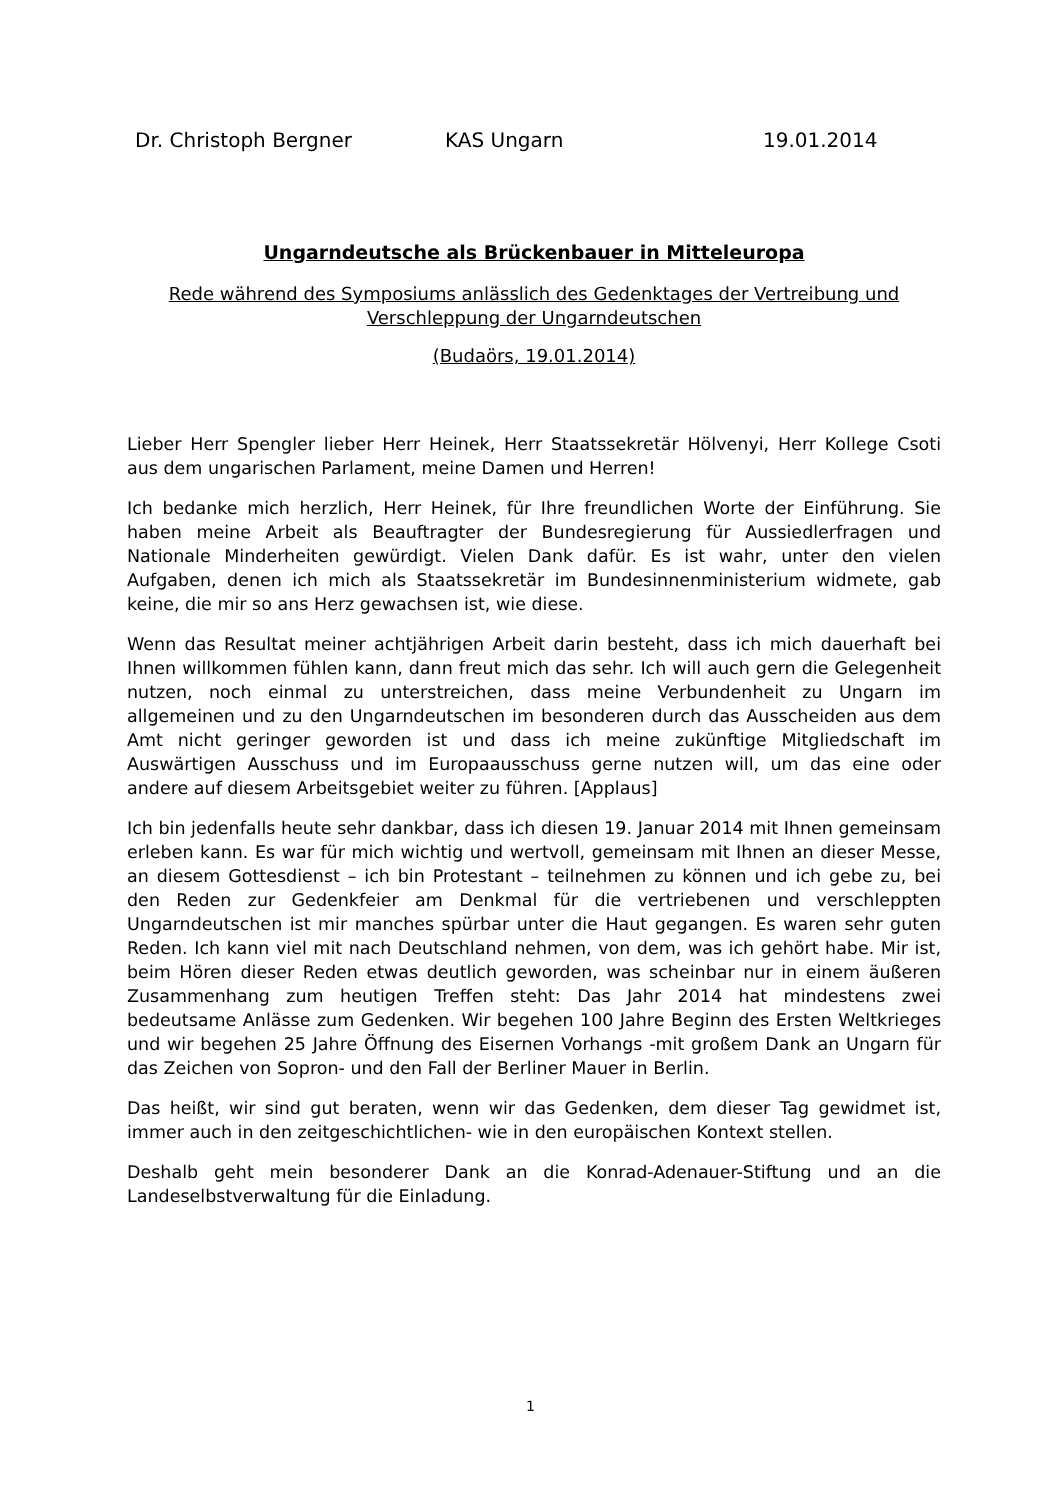Dr. Christoph Bergner KAS Ungarn 19.01.2014
Ungarndeutsche als Brückenbauer in Mitteleuropa
Rede während des Symposiums anlässlich des Gedenktages der Vertreibung und Verschleppung der Ungarndeutschen
(Budaörs, 19.01.2014)
Lieber Herr Spengler lieber Herr Heinek, Herr Staatssekretär Hölvenyi, Herr Kollege Csoti aus dem ungarischen Parlament, meine Damen und Herren!
Ich bedanke mich herzlich, Herr Heinek, für Ihre freundlichen Worte der Einführung. Sie haben meine Arbeit als Beauftragter der Bundesregierung für Aussiedlerfragen und Nationale Minderheiten gewürdigt. Vielen Dank dafür. Es ist wahr, unter den vielen Aufgaben, denen ich mich als Staatssekretär im Bundesinnenministerium widmete, gab keine, die mir so ans Herz gewachsen ist, wie diese.
Wenn das Resultat meiner achtjährigen Arbeit darin besteht, dass ich mich dauerhaft bei Ihnen willkommen fühlen kann, dann freut mich das sehr. Ich will auch gern die Gelegenheit nutzen, noch einmal zu unterstreichen, dass meine Verbundenheit zu Ungarn im allgemeinen und zu den Ungarndeutschen im besonderen durch das Ausscheiden aus dem Amt nicht geringer geworden ist und dass ich meine zukünftige Mitgliedschaft im Auswärtigen Ausschuss und im Europaausschuss gerne nutzen will, um das eine oder andere auf diesem Arbeitsgebiet weiter zu führen. [Applaus]
Ich bin jedenfalls heute sehr dankbar, dass ich diesen 19. Januar 2014 mit Ihnen gemeinsam erleben kann. Es war für mich wichtig und wertvoll, gemeinsam mit Ihnen an dieser Messe, an diesem Gottesdienst – ich bin Protestant – teilnehmen zu können und ich gebe zu, bei den Reden zur Gedenkfeier am Denkmal für die vertriebenen und verschleppten Ungarndeutschen ist mir manches spürbar unter die Haut gegangen. Es waren sehr guten Reden. Ich kann viel mit nach Deutschland nehmen, von dem, was ich gehört habe. Mir ist, beim Hören dieser Reden etwas deutlich geworden, was scheinbar nur in einem äußeren Zusammenhang zum heutigen Treffen steht: Das Jahr 2014 hat mindestens zwei bedeutsame Anlässe zum Gedenken. Wir begehen 100 Jahre Beginn des Ersten Weltkrieges und wir begehen 25 Jahre Öffnung des Eisernen Vorhangs -mit großem Dank an Ungarn für das Zeichen von Sopron- und den Fall der Berliner Mauer in Berlin.
Das heißt, wir sind gut beraten, wenn wir das Gedenken, dem dieser Tag gewidmet ist, immer auch in den zeitgeschichtlichen- wie in den europäischen Kontext stellen.
Deshalb geht mein besonderer Dank an die Konrad-Adenauer-Stiftung und an die Landeselbstverwaltung für die Einladung.
1